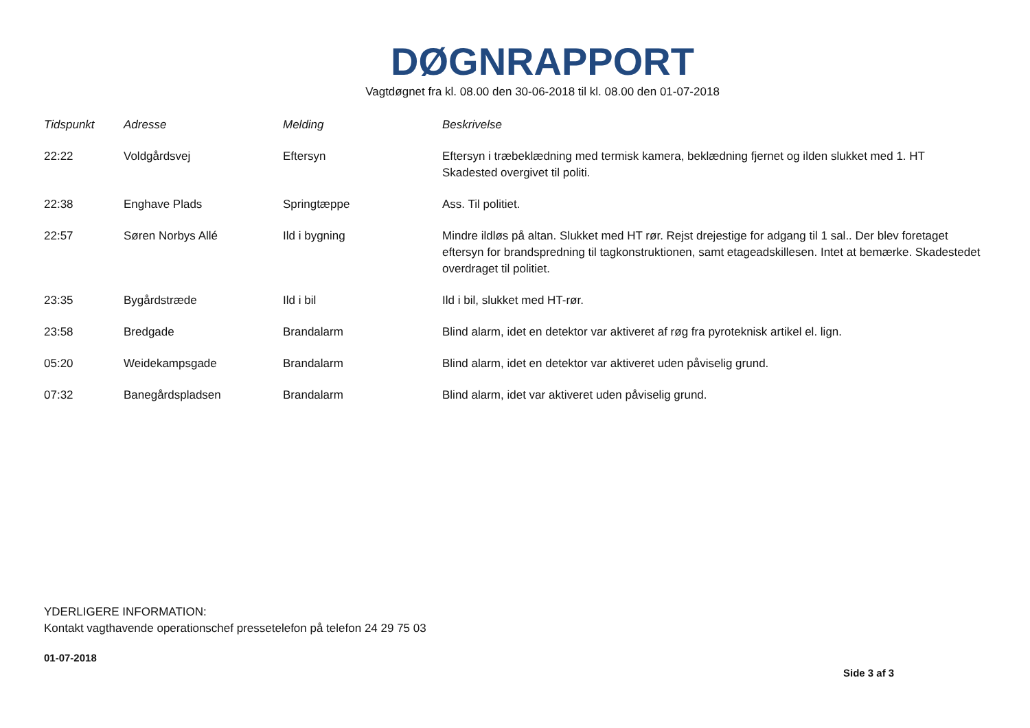DØGNRAPPORT
Vagtdøgnet fra kl. 08.00 den 30-06-2018 til kl. 08.00 den 01-07-2018
| Tidspunkt | Adresse | Melding | Beskrivelse |
| --- | --- | --- | --- |
| 22:22 | Voldgårdsvej | Eftersyn | Eftersyn i træbeklædning med termisk kamera, beklædning fjernet og ilden slukket med 1. HT Skadested overgivet til politi. |
| 22:38 | Enghave Plads | Springtæppe | Ass. Til politiet. |
| 22:57 | Søren Norbys Allé | Ild i bygning | Mindre ildløs på altan. Slukket med HT rør. Rejst drejestige for adgang til 1 sal.. Der blev foretaget eftersyn for brandspredning til tagkonstruktionen, samt etageadskillesen. Intet at bemærke. Skadestedet overdraget til politiet. |
| 23:35 | Bygårdstræde | Ild i bil | Ild i bil, slukket med HT-rør. |
| 23:58 | Bredgade | Brandalarm | Blind alarm, idet en detektor var aktiveret af røg fra pyroteknisk artikel el. lign. |
| 05:20 | Weidekampsgade | Brandalarm | Blind alarm, idet en detektor var aktiveret uden påviselig grund. |
| 07:32 | Banegårdspladsen | Brandalarm | Blind alarm, idet var aktiveret uden påviselig grund. |
YDERLIGERE INFORMATION:
Kontakt vagthavende operationschef pressetelefon på telefon 24 29 75 03
01-07-2018
Side 3 af 3